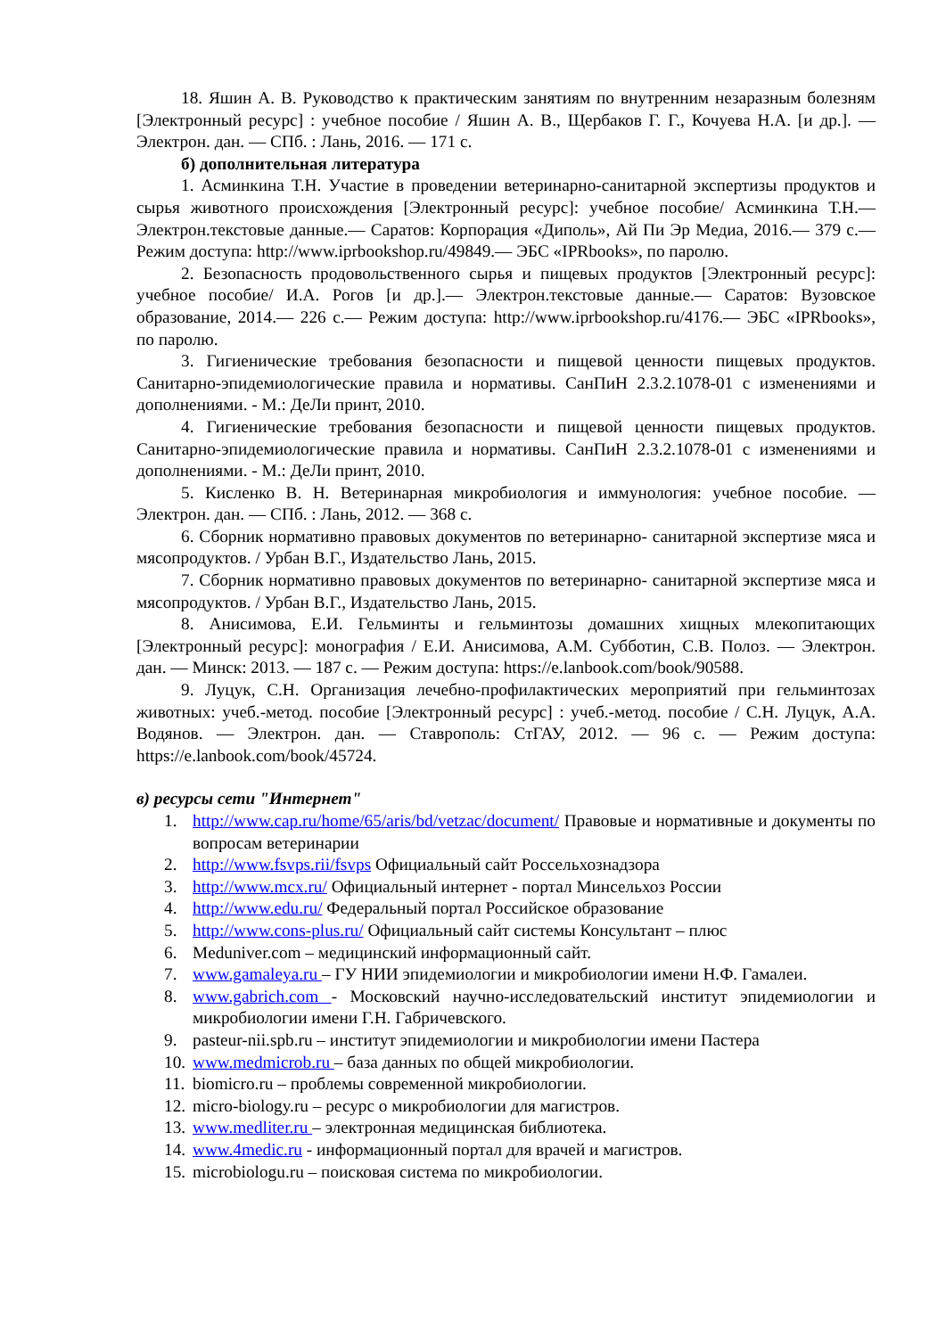18. Яшин А. В. Руководство к практическим занятиям по внутренним незаразным болезням [Электронный ресурс] : учебное пособие / Яшин А. В., Щербаков Г. Г., Кочуева Н.А. [и др.]. — Электрон. дан. — СПб. : Лань, 2016. — 171 с.
б) дополнительная литература
1. Асминкина Т.Н. Участие в проведении ветеринарно-санитарной экспертизы продуктов и сырья животного происхождения [Электронный ресурс]: учебное пособие/ Асминкина Т.Н.— Электрон.текстовые данные.— Саратов: Корпорация «Диполь», Ай Пи Эр Медиа, 2016.— 379 с.— Режим доступа: http://www.iprbookshop.ru/49849.— ЭБС «IPRbooks», по паролю.
2. Безопасность продовольственного сырья и пищевых продуктов [Электронный ресурс]: учебное пособие/ И.А. Рогов [и др.].— Электрон.текстовые данные.— Саратов: Вузовское образование, 2014.— 226 с.— Режим доступа: http://www.iprbookshop.ru/4176.— ЭБС «IPRbooks», по паролю.
3. Гигиенические требования безопасности и пищевой ценности пищевых продуктов. Санитарно-эпидемиологические правила и нормативы. СанПиН 2.3.2.1078-01 с изменениями и дополнениями. - М.: ДеЛи принт, 2010.
4. Гигиенические требования безопасности и пищевой ценности пищевых продуктов. Санитарно-эпидемиологические правила и нормативы. СанПиН 2.3.2.1078-01 с изменениями и дополнениями. - М.: ДеЛи принт, 2010.
5. Кисленко В. Н. Ветеринарная микробиология и иммунология: учебное пособие. — Электрон. дан. — СПб. : Лань, 2012. — 368 с.
6. Сборник нормативно правовых документов по ветеринарно- санитарной экспертизе мяса и мясопродуктов. / Урбан В.Г., Издательство Лань, 2015.
7. Сборник нормативно правовых документов по ветеринарно- санитарной экспертизе мяса и мясопродуктов. / Урбан В.Г., Издательство Лань, 2015.
8. Анисимова, Е.И. Гельминты и гельминтозы домашних хищных млекопитающих [Электронный ресурс]: монография / Е.И. Анисимова, А.М. Субботин, С.В. Полоз. — Электрон. дан. — Минск: 2013. — 187 с. — Режим доступа: https://e.lanbook.com/book/90588.
9. Луцук, С.Н. Организация лечебно-профилактических мероприятий при гельминтозах животных: учеб.-метод. пособие [Электронный ресурс] : учеб.-метод. пособие / С.Н. Луцук, А.А. Водянов. — Электрон. дан. — Ставрополь: СтГАУ, 2012. — 96 с. — Режим доступа: https://e.lanbook.com/book/45724.
в) ресурсы сети "Интернет"
1. http://www.cap.ru/home/65/aris/bd/vetzac/document/ Правовые и нормативные и документы по вопросам ветеринарии
2. http://www.fsvps.rii/fsvps Официальный сайт Россельхознадзора
3. http://www.mcx.ru/ Официальный интернет - портал Минсельхоз России
4. http://www.edu.ru/ Федеральный портал Российское образование
5. http://www.cons-plus.ru/ Официальный сайт системы Консультант – плюс
6. Meduniver.com – медицинский информационный сайт.
7. www.gamaleya.ru – ГУ НИИ эпидемиологии и микробиологии имени Н.Ф. Гамалеи.
8. www.gabrich.com - Московский научно-исследовательский институт эпидемиологии и микробиологии имени Г.Н. Габричевского.
9. pasteur-nii.spb.ru – институт эпидемиологии и микробиологии имени Пастера
10. www.medmicrob.ru – база данных по общей микробиологии.
11. biomicro.ru – проблемы современной микробиологии.
12. micro-biology.ru – ресурс о микробиологии для магистров.
13. www.medliter.ru – электронная медицинская библиотека.
14. www.4medic.ru - информационный портал для врачей и магистров.
15. microbiologu.ru – поисковая система по микробиологии.